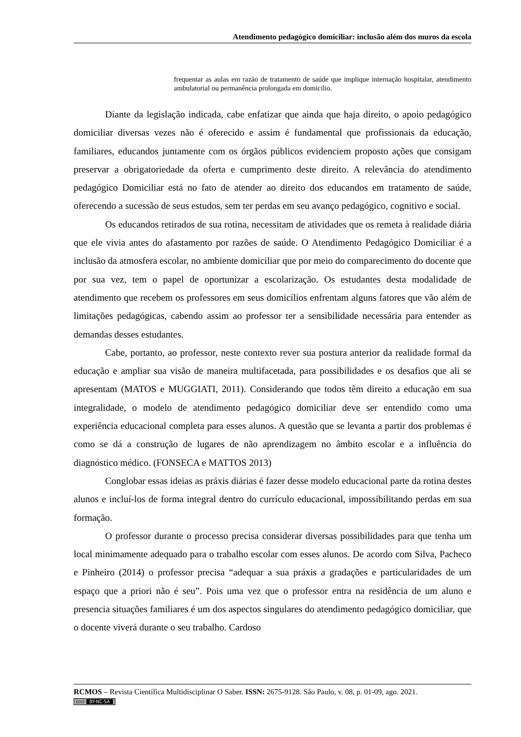Atendimento pedagógico domiciliar: inclusão além dos muros da escola
frequentar as aulas em razão de tratamento de saúde que implique internação hospitalar, atendimento ambulatorial ou permanência prolongada em domicílio.
Diante da legislação indicada, cabe enfatizar que ainda que haja direito, o apoio pedagógico domiciliar diversas vezes não é oferecido e assim é fundamental que profissionais da educação, familiares, educandos juntamente com os órgãos públicos evidenciem proposto ações que consigam preservar a obrigatoriedade da oferta e cumprimento deste direito. A relevância do atendimento pedagógico Domiciliar está no fato de atender ao direito dos educandos em tratamento de saúde, oferecendo a sucessão de seus estudos, sem ter perdas em seu avanço pedagógico, cognitivo e social.
Os educandos retirados de sua rotina, necessitam de atividades que os remeta à realidade diária que ele vivia antes do afastamento por razões de saúde. O Atendimento Pedagógico Domiciliar é a inclusão da atmosfera escolar, no ambiente domiciliar que por meio do comparecimento do docente que por sua vez, tem o papel de oportunizar a escolarização. Os estudantes desta modalidade de atendimento que recebem os professores em seus domicílios enfrentam alguns fatores que vão além de limitações pedagógicas, cabendo assim ao professor ter a sensibilidade necessária para entender as demandas desses estudantes.
Cabe, portanto, ao professor, neste contexto rever sua postura anterior da realidade formal da educação e ampliar sua visão de maneira multifacetada, para possibilidades e os desafios que ali se apresentam (MATOS e MUGGIATI, 2011). Considerando que todos têm direito a educação em sua integralidade, o modelo de atendimento pedagógico domiciliar deve ser entendido como uma experiência educacional completa para esses alunos. A questão que se levanta a partir dos problemas é como se dá a construção de lugares de não aprendizagem no âmbito escolar e a influência do diagnóstico médico. (FONSECA e MATTOS 2013)
Conglobar essas ideias as práxis diárias é fazer desse modelo educacional parte da rotina destes alunos e incluí-los de forma integral dentro do currículo educacional, impossibilitando perdas em sua formação.
O professor durante o processo precisa considerar diversas possibilidades para que tenha um local minimamente adequado para o trabalho escolar com esses alunos. De acordo com Silva, Pacheco e Pinheiro (2014) o professor precisa “adequar a sua práxis a gradações e particularidades de um espaço que a priori não é seu”. Pois uma vez que o professor entra na residência de um aluno e presencia situações familiares é um dos aspectos singulares do atendimento pedagógico domiciliar, que o docente viverá durante o seu trabalho. Cardoso
RCMOS – Revista Científica Multidisciplinar O Saber. ISSN: 2675-9128. São Paulo, v. 08, p. 01-09, ago. 2021.
(cc) BY-NC-SA